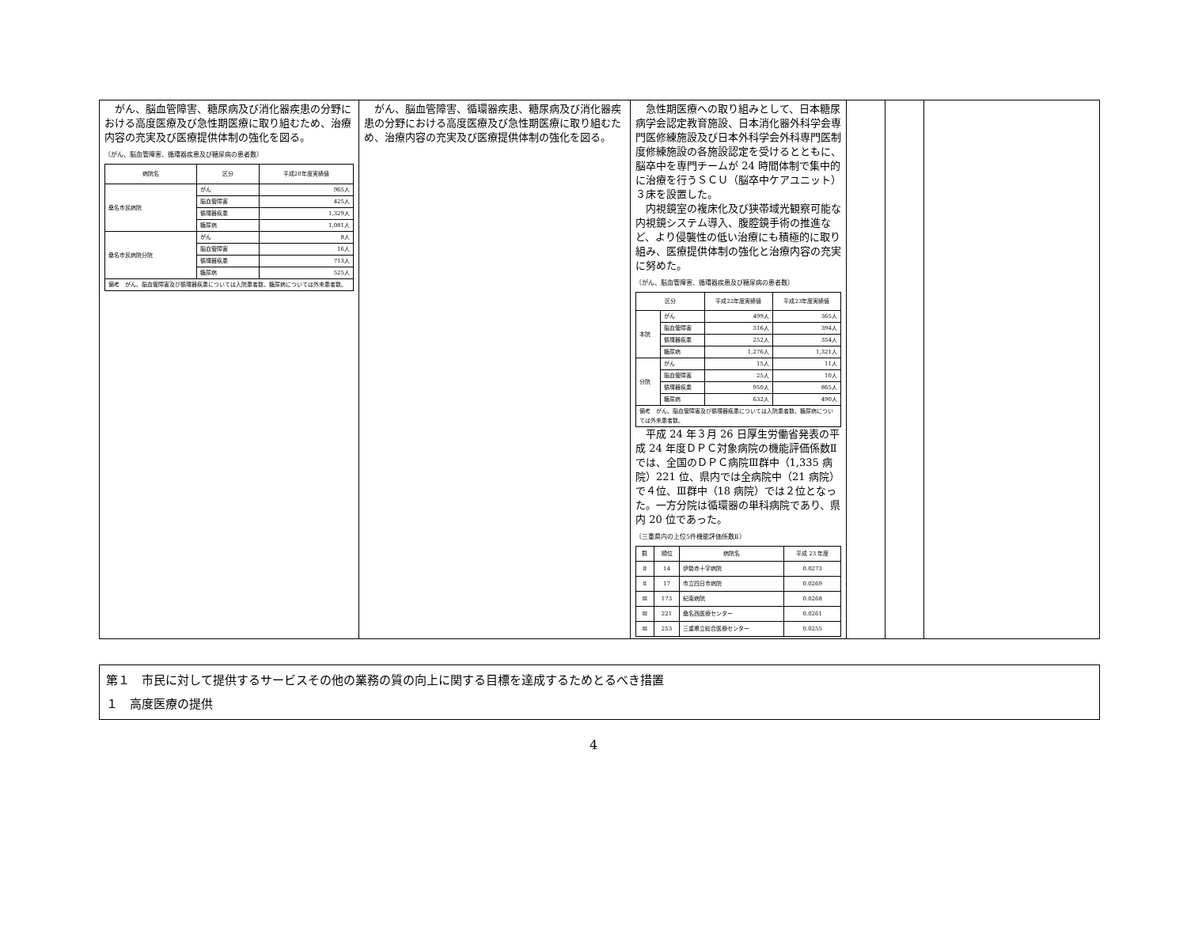| がん、脳血管障害、糖尿病及び消化器疾患の分野における高度医療及び急性期医療に取り組むため、治療内容の充実及び医療提供体制の強化を図る。 〔がん、脳血管障害、循環器疾患及び糖尿病の患者数〕 / 病院名 / 区分 / 平成20年度実績値 / / --- / --- / --- / / 桑名市民病院 / がん / 965人 / / / 脳血管障害 / 425人 / / / 循環器疾患 / 1,329人 / / / 糖尿病 / 1,081人 / / 桑名市民病院分院 / がん / 8人 / / / 脳血管障害 / 16人 / / / 循環器疾患 / 713人 / / / 糖尿病 / 525人 / / 備考 がん、脳血管障害及び循環器疾患については入院患者数、糖尿病については外来患者数。 / / / | がん、脳血管障害、循環器疾患、糖尿病及び消化器疾患の分野における高度医療及び急性期医療に取り組むため、治療内容の充実及び医療提供体制の強化を図る。 | 急性期医療への取り組みとして、日本糖尿病学会認定教育施設、日本消化器外科学会専門医修練施設及び日本外科学会外科専門医制度修練施設の各施設認定を受けるとともに、脳卒中を専門チームが 24 時間体制で集中的に治療を行うＳＣＵ（脳卒中ケアユニット）３床を設置した。 内視鏡室の複床化及び狭帯域光観察可能な内視鏡システム導入、腹腔鏡手術の推進など、より侵襲性の低い治療にも積極的に取り組み、医療提供体制の強化と治療内容の充実に努めた。 〔がん、脳血管障害、循環器疾患及び糖尿病の患者数〕 / 区分 / / 平成22年度実績値 / 平成23年度実績値 / / --- / --- / --- / --- / / 本院 / がん / 499人 / 365人 / / / 脳血管障害 / 316人 / 394人 / / / 循環器疾患 / 252人 / 354人 / / / 糖尿病 / 1,276人 / 1,321人 / / 分院 / がん / 15人 / 11人 / / / 脳血管障害 / 25人 / 10人 / / / 循環器疾患 / 950人 / 865人 / / / 糖尿病 / 632人 / 490人 / / 備考 がん、脳血管障害及び循環器疾患については入院患者数、糖尿病については外来患者数。 / / / / 平成 24 年３月 26 日厚生労働省発表の平成 24 年度ＤＰＣ対象病院の機能評価係数Ⅱでは、全国のＤＰＣ病院Ⅲ群中（1,335 病院）221 位、県内では全病院中（21 病院）で４位、Ⅲ群中（18 病院）では２位となった。一方分院は循環器の単科病院であり、県内 20 位であった。 〔三重県内の上位5件機能評価係数Ⅱ〕 / 群 / 順位 / 病院名 / 平成 23 年度 / / --- / --- / --- / --- / / Ⅱ / 14 / 伊勢赤十字病院 / 0.0273 / / Ⅱ / 17 / 市立四日市病院 / 0.0269 / / Ⅲ / 173 / 紀南病院 / 0.0268 / / Ⅲ / 221 / 桑名西医療センター / 0.0261 / / Ⅲ / 253 / 三重県立総合医療センター / 0.0255 / | | | |
第１　市民に対して提供するサービスその他の業務の質の向上に関する目標を達成するためとるべき措置
１　高度医療の提供
4